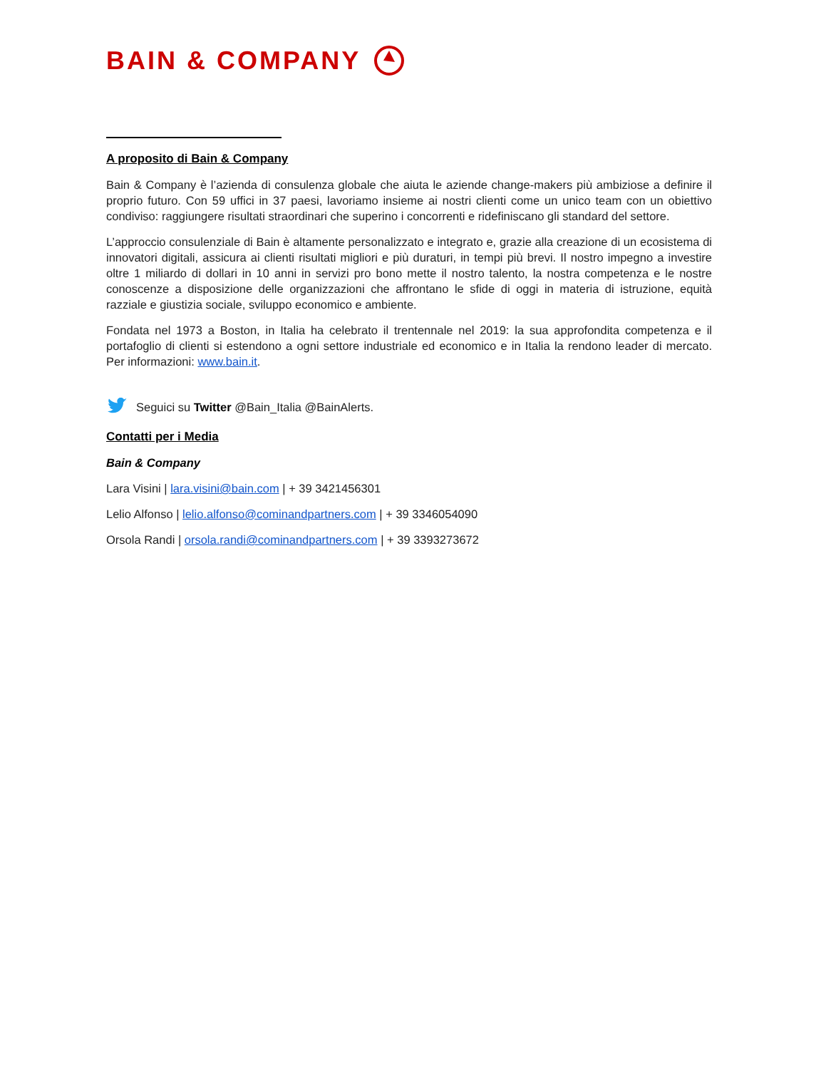BAIN & COMPANY
A proposito di Bain & Company
Bain & Company è l’azienda di consulenza globale che aiuta le aziende change-makers più ambiziose a definire il proprio futuro. Con 59 uffici in 37 paesi, lavoriamo insieme ai nostri clienti come un unico team con un obiettivo condiviso: raggiungere risultati straordinari che superino i concorrenti e ridefiniscano gli standard del settore.
L’approccio consulenziale di Bain è altamente personalizzato e integrato e, grazie alla creazione di un ecosistema di innovatori digitali, assicura ai clienti risultati migliori e più duraturi, in tempi più brevi. Il nostro impegno a investire oltre 1 miliardo di dollari in 10 anni in servizi pro bono mette il nostro talento, la nostra competenza e le nostre conoscenze a disposizione delle organizzazioni che affrontano le sfide di oggi in materia di istruzione, equità razziale e giustizia sociale, sviluppo economico e ambiente.
Fondata nel 1973 a Boston, in Italia ha celebrato il trentennale nel 2019: la sua approfondita competenza e il portafoglio di clienti si estendono a ogni settore industriale ed economico e in Italia la rendono leader di mercato. Per informazioni: www.bain.it.
Seguici su Twitter @Bain_Italia @BainAlerts.
Contatti per i Media
Bain & Company
Lara Visini | lara.visini@bain.com | + 39 3421456301
Lelio Alfonso | lelio.alfonso@cominandpartners.com | + 39 3346054090
Orsola Randi | orsola.randi@cominandpartners.com | + 39 3393273672